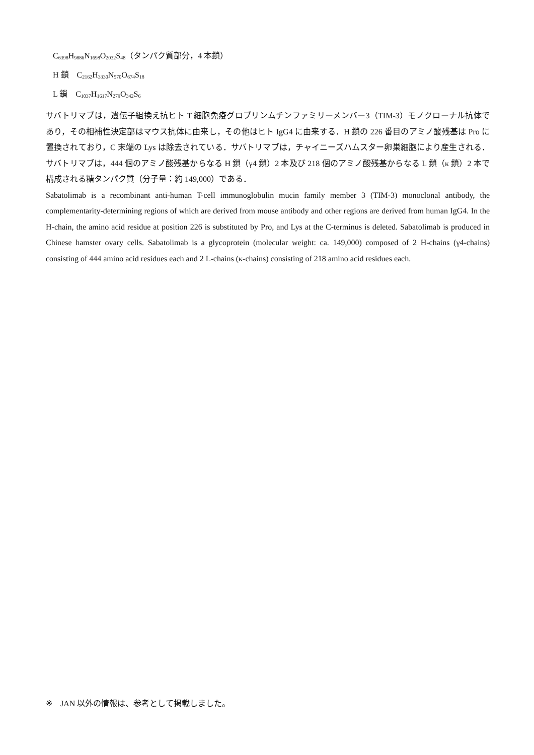C<sub>6398</sub>H<sub>9886</sub>N<sub>1698</sub>O<sub>2032</sub>S<sub>48</sub>（タンパク質部分，4 本鎖）
H 鎖　C<sub>2162</sub>H<sub>3330</sub>N<sub>570</sub>O<sub>674</sub>S<sub>18</sub>
L 鎖　C<sub>1037</sub>H<sub>1617</sub>N<sub>279</sub>O<sub>342</sub>S<sub>6</sub>
サバトリマブは，遺伝子組換え抗ヒト T 細胞免疫グロブリンムチンファミリーメンバー3（TIM-3）モノクローナル抗体であり，その相補性決定部はマウス抗体に由来し，その他はヒト IgG4 に由来する．H 鎖の 226 番目のアミノ酸残基は Pro に置換されており，C 末端の Lys は除去されている．サバトリマブは，チャイニーズハムスター卵巣細胞により産生される．サバトリマブは，444 個のアミノ酸残基からなる H 鎖（γ4 鎖）2 本及び 218 個のアミノ酸残基からなる L 鎖（κ 鎖）2 本で構成される糖タンパク質（分子量：約 149,000）である．
Sabatolimab is a recombinant anti-human T-cell immunoglobulin mucin family member 3 (TIM-3) monoclonal antibody, the complementarity-determining regions of which are derived from mouse antibody and other regions are derived from human IgG4. In the H-chain, the amino acid residue at position 226 is substituted by Pro, and Lys at the C-terminus is deleted. Sabatolimab is produced in Chinese hamster ovary cells. Sabatolimab is a glycoprotein (molecular weight: ca. 149,000) composed of 2 H-chains (γ4-chains) consisting of 444 amino acid residues each and 2 L-chains (κ-chains) consisting of 218 amino acid residues each.
※　JAN 以外の情報は、参考として掲載しました。